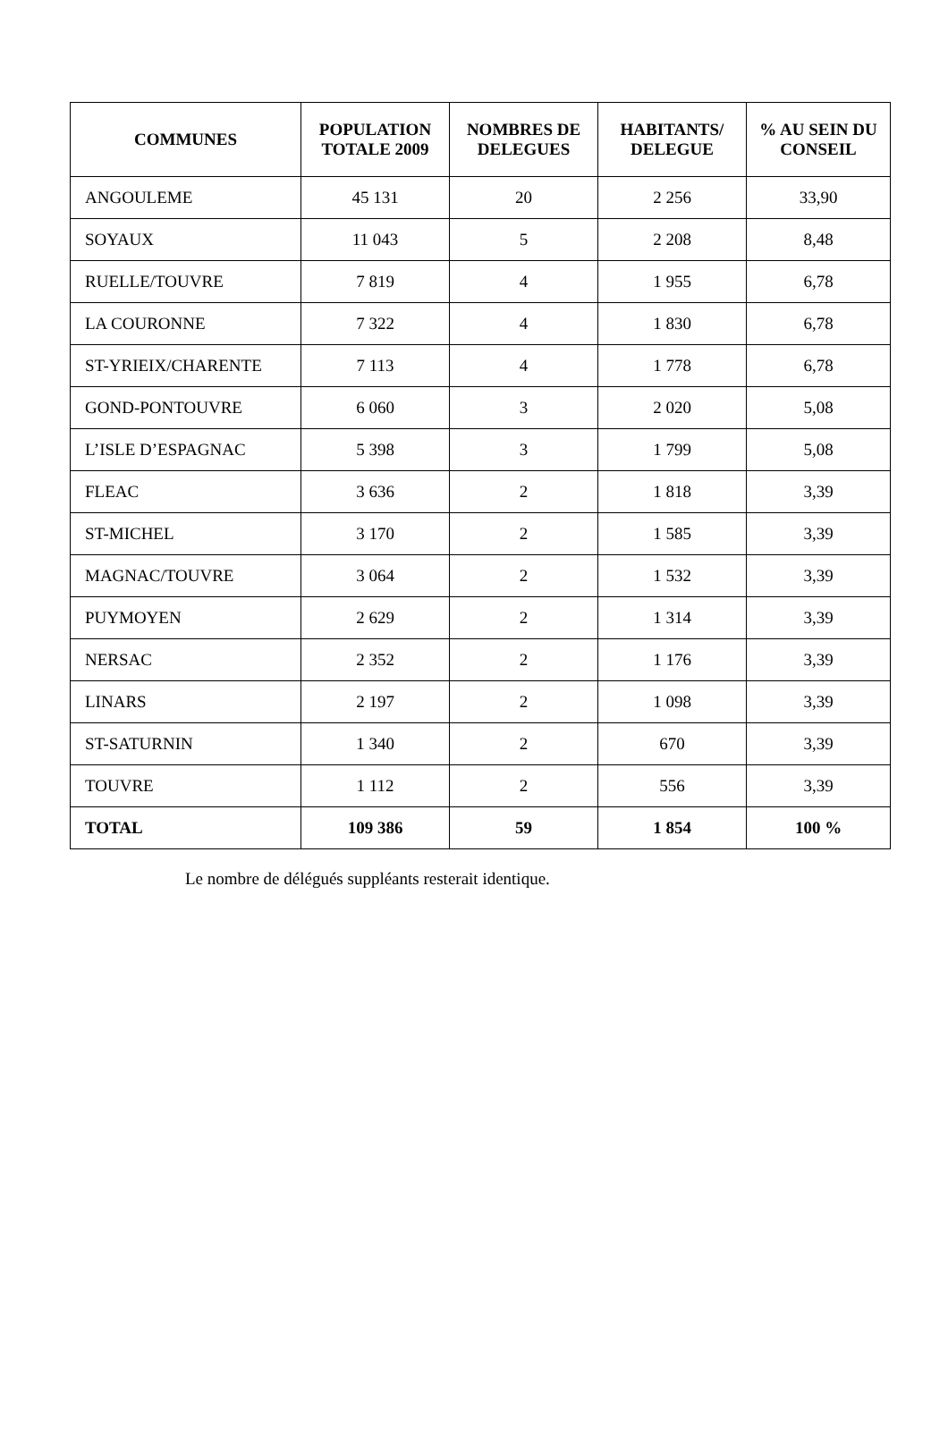| COMMUNES | POPULATION TOTALE 2009 | NOMBRES DE DELEGUES | HABITANTS/ DELEGUE | % AU SEIN DU CONSEIL |
| --- | --- | --- | --- | --- |
| ANGOULEME | 45 131 | 20 | 2 256 | 33,90 |
| SOYAUX | 11 043 | 5 | 2 208 | 8,48 |
| RUELLE/TOUVRE | 7 819 | 4 | 1 955 | 6,78 |
| LA COURONNE | 7 322 | 4 | 1 830 | 6,78 |
| ST-YRIEIX/CHARENTE | 7 113 | 4 | 1 778 | 6,78 |
| GOND-PONTOUVRE | 6 060 | 3 | 2 020 | 5,08 |
| L’ISLE D’ESPAGNAC | 5 398 | 3 | 1 799 | 5,08 |
| FLEAC | 3 636 | 2 | 1 818 | 3,39 |
| ST-MICHEL | 3 170 | 2 | 1 585 | 3,39 |
| MAGNAC/TOUVRE | 3 064 | 2 | 1 532 | 3,39 |
| PUYMOYEN | 2 629 | 2 | 1 314 | 3,39 |
| NERSAC | 2 352 | 2 | 1 176 | 3,39 |
| LINARS | 2 197 | 2 | 1 098 | 3,39 |
| ST-SATURNIN | 1 340 | 2 | 670 | 3,39 |
| TOUVRE | 1 112 | 2 | 556 | 3,39 |
| TOTAL | 109 386 | 59 | 1 854 | 100 % |
Le nombre de délégués suppléants resterait identique.